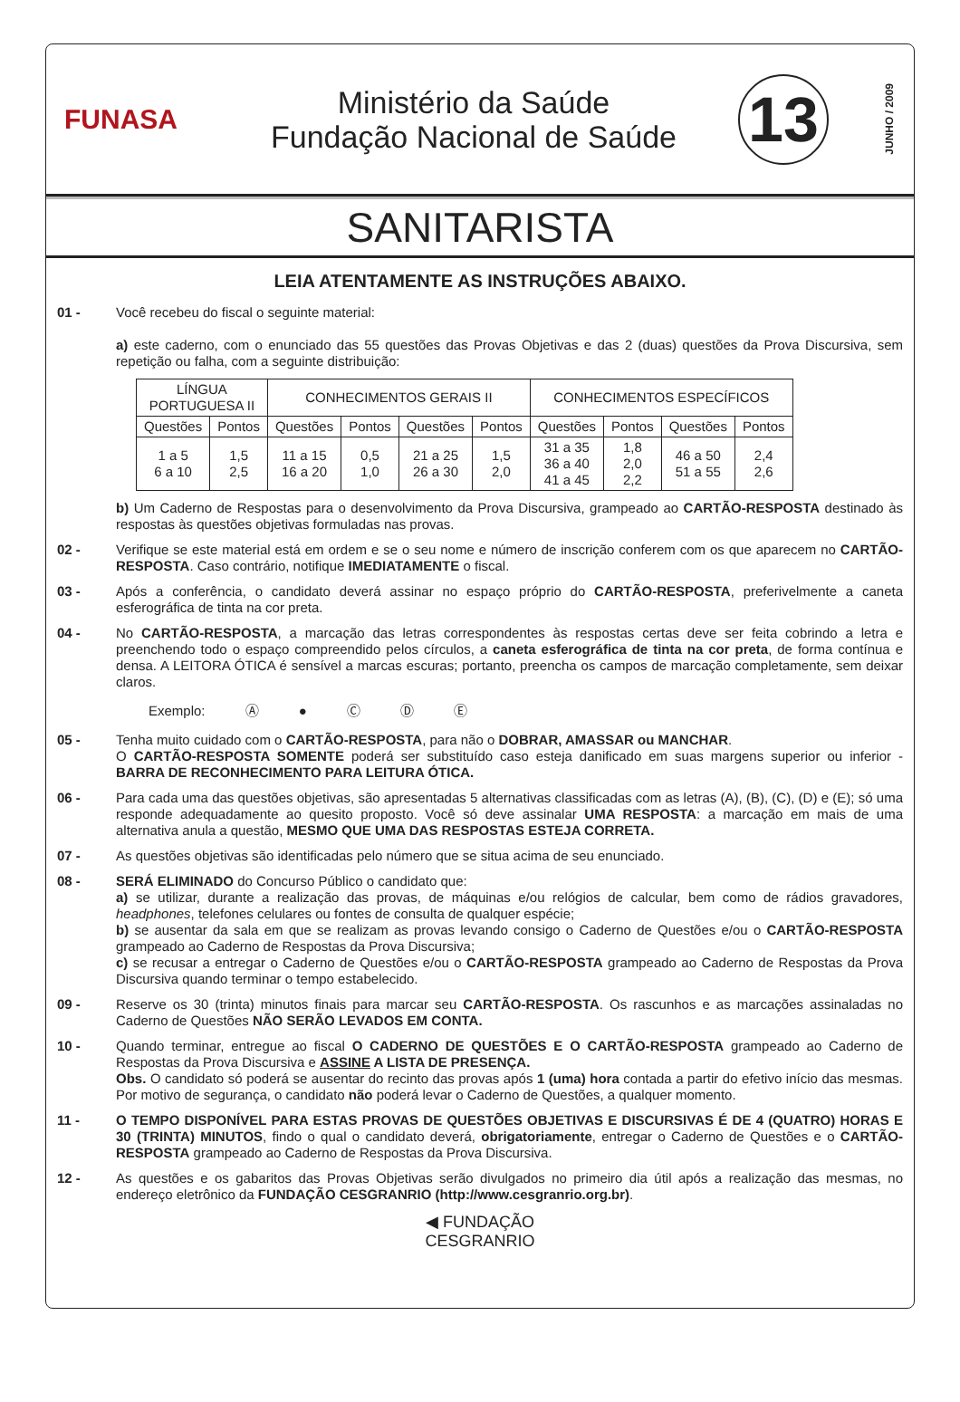FUNASA
Ministério da Saúde
Fundação Nacional de Saúde
13
JUNHO / 2009
SANITARISTA
LEIA ATENTAMENTE AS INSTRUÇÕES ABAIXO.
01 - Você recebeu do fiscal o seguinte material:
a) este caderno, com o enunciado das 55 questões das Provas Objetivas e das 2 (duas) questões da Prova Discursiva, sem repetição ou falha, com a seguinte distribuição:
| LÍNGUA PORTUGUESA II | | CONHECIMENTOS GERAIS II | | | | CONHECIMENTOS ESPECÍFICOS | | | |
| --- | --- | --- | --- | --- | --- | --- | --- | --- | --- |
| Questões | Pontos | Questões | Pontos | Questões | Pontos | Questões | Pontos | Questões | Pontos |
| 1 a 5 6 a 10 | 1,5 2,5 | 11 a 15 16 a 20 | 0,5 1,0 | 21 a 25 26 a 30 | 1,5 2,0 | 31 a 35 36 a 40 41 a 45 | 1,8 2,0 2,2 | 46 a 50 51 a 55 | 2,4 2,6 |
b) Um Caderno de Respostas para o desenvolvimento da Prova Discursiva, grampeado ao CARTÃO-RESPOSTA destinado às respostas às questões objetivas formuladas nas provas.
02 - Verifique se este material está em ordem e se o seu nome e número de inscrição conferem com os que aparecem no CARTÃO-RESPOSTA. Caso contrário, notifique IMEDIATAMENTE o fiscal.
03 - Após a conferência, o candidato deverá assinar no espaço próprio do CARTÃO-RESPOSTA, preferivelmente a caneta esferográfica de tinta na cor preta.
04 - No CARTÃO-RESPOSTA, a marcação das letras correspondentes às respostas certas deve ser feita cobrindo a letra e preenchendo todo o espaço compreendido pelos círculos, a caneta esferográfica de tinta na cor preta, de forma contínua e densa. A LEITORA ÓTICA é sensível a marcas escuras; portanto, preencha os campos de marcação completamente, sem deixar claros.
Exemplo: Ⓐ ● Ⓒ Ⓓ Ⓔ
05 - Tenha muito cuidado com o CARTÃO-RESPOSTA, para não o DOBRAR, AMASSAR ou MANCHAR.
O CARTÃO-RESPOSTA SOMENTE poderá ser substituído caso esteja danificado em suas margens superior ou inferior - BARRA DE RECONHECIMENTO PARA LEITURA ÓTICA.
06 - Para cada uma das questões objetivas, são apresentadas 5 alternativas classificadas com as letras (A), (B), (C), (D) e (E); só uma responde adequadamente ao quesito proposto. Você só deve assinalar UMA RESPOSTA: a marcação em mais de uma alternativa anula a questão, MESMO QUE UMA DAS RESPOSTAS ESTEJA CORRETA.
07 - As questões objetivas são identificadas pelo número que se situa acima de seu enunciado.
08 - SERÁ ELIMINADO do Concurso Público o candidato que:
a) se utilizar, durante a realização das provas, de máquinas e/ou relógios de calcular, bem como de rádios gravadores, headphones, telefones celulares ou fontes de consulta de qualquer espécie;
b) se ausentar da sala em que se realizam as provas levando consigo o Caderno de Questões e/ou o CARTÃO-RESPOSTA grampeado ao Caderno de Respostas da Prova Discursiva;
c) se recusar a entregar o Caderno de Questões e/ou o CARTÃO-RESPOSTA grampeado ao Caderno de Respostas da Prova Discursiva quando terminar o tempo estabelecido.
09 - Reserve os 30 (trinta) minutos finais para marcar seu CARTÃO-RESPOSTA. Os rascunhos e as marcações assinaladas no Caderno de Questões NÃO SERÃO LEVADOS EM CONTA.
10 - Quando terminar, entregue ao fiscal O CADERNO DE QUESTÕES E O CARTÃO-RESPOSTA grampeado ao Caderno de Respostas da Prova Discursiva e ASSINE A LISTA DE PRESENÇA.
Obs. O candidato só poderá se ausentar do recinto das provas após 1 (uma) hora contada a partir do efetivo início das mesmas. Por motivo de segurança, o candidato não poderá levar o Caderno de Questões, a qualquer momento.
11 - O TEMPO DISPONÍVEL PARA ESTAS PROVAS DE QUESTÕES OBJETIVAS E DISCURSIVAS É DE 4 (QUATRO) HORAS E 30 (TRINTA) MINUTOS, findo o qual o candidato deverá, obrigatoriamente, entregar o Caderno de Questões e o CARTÃO-RESPOSTA grampeado ao Caderno de Respostas da Prova Discursiva.
12 - As questões e os gabaritos das Provas Objetivas serão divulgados no primeiro dia útil após a realização das mesmas, no endereço eletrônico da FUNDAÇÃO CESGRANRIO (http://www.cesgranrio.org.br).
◀ FUNDAÇÃO
CESGRANRIO